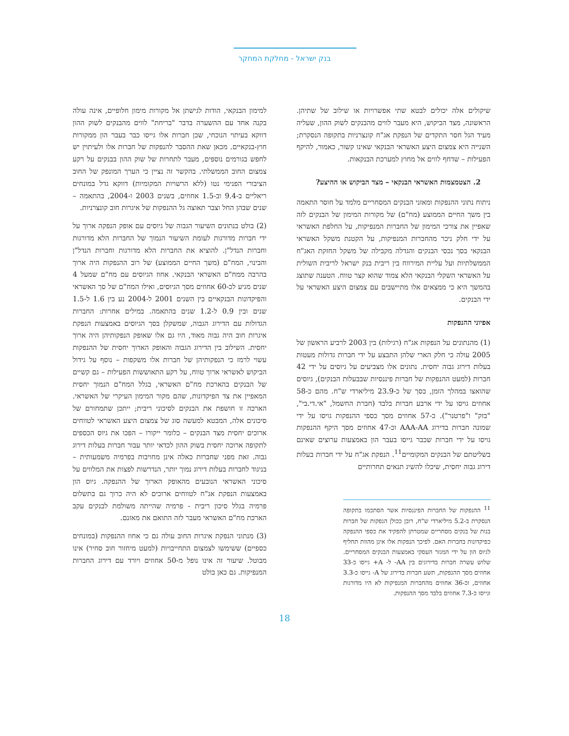בנק ישראל - מחלקת המחקר
שיקולים אלה יכולים לבטא שתי אפשרויות או שילוב של שתיהן. הראשונה, מצד הביקוש, היא מעבר לווים מהבנקים לשוק ההון, שעליה מעיד הגל חסר התקדים של הנפקת אג"ח קונצרניות בתקופה הנסקרת; השנייה היא צמצום היצע האשראי הבנקאי שאינו קשור, כאמור, להיקף הפעילות – שדחף לווים אל מחוץ למערכת הבנקאות.
2. הצטמצמות האשראי הבנקאי – מצד הביקוש או ההיצע?
ניתוח נתוני ההנפקות ומאזני הבנקים המסחריים מלמד על חוסר התאמה בין משך החיים הממוצע (מח"ם) של מקורות המימון של הבנקים לזה שאפיין את צורכי המימון של החברות המנפיקות, על החלפת האשראי על ידי חלק ניכר מהחברות המנפיקות, על הקטנת משקל האשראי הבנקאי בסך נכסי הבנקים והגדלה מקבילה של משקל החזקת האג"ח הממשלתיות ועל עליית המירווח בין ריבית בנק ישראל לריבית השולית על האשראי השקלי הבנקאי הלא צמוד שהוא קצר טווח. הטענה שתוצג בהמשך היא כי ממצאים אלו מתיישבים עם צמצום היצע האשראי על ידי הבנקים.
אפיוני ההנפקות
(1) מהנתונים על הנפקות אג"ח (רגילות) בין 2003 לרביע הראשון של 2005 עולה כי חלק הארי שלהן התבצע על ידי חברות גדולות מעטות בעלות דירוג גבוה יחסית. נתונים אלו מצביעים על גיוסים על ידי 42 חברות (למעט ההנפקות של חברות פיננסיות שבבעלות הבנקים), גיוסים שהואצו במהלך הזמן, בסך של כ-23.9 מיליארדי ש"ח. מהם כ-58 אחוזים גויסו על ידי ארבע חברות בלבד (חברת החשמל, "אי.די.בי", "בזק" ו"פרטנר"). כ-57 אחוזים מסך כספי ההנפקות גויסו על ידי שמונה חברות בדירוג AAA-AA וכ-47 אחוזים מסך היקף ההנפקות גויסו על ידי חברות שכבר גייסו בעבר הון באמצעות ערוצים שאינם בשליטתם של הבנקים המקומיים<sup>11</sup>. הנפקת אג"ח על ידי חברות בעלות דירוג גבוה יחסית, שיכלו להשיג תנאים תחרותיים
<sup>11</sup> ההנפקות של החברות הפיננסיות אשר הסתכמו בתקופה הנסקרת ב-5.2 מיליארדי ש"ח, רובן ככולן הנפקות של חברות בנות של בנקים מסחריים שמטרתן להפקיד את כספי ההנפקה כפיקדונות בחברות האם. לפיכך הנפקות אלו אינן מהוות תחליף לגיוס הון על ידי המגזר העסקי באמצעות הבנקים המסחריים. שלוש עשרה חברות בדירוגים בין AA- ל- A+ גייסו כ-33 אחוזים מסך ההנפקות, תשע חברות בדירוג של A- גייסו כ-3.3 אחוזים, וכ-36 אחוזים מהחברות המנפיקות לא היו מדורגות וגייסו כ-7.3 אחוזים בלבד מסך ההנפקות.
למימון הבנקאי, הודות לגישתן אל מקורות מימון חלופיים, אינה עולה בקנה אחד עם ההשערה בדבר "בריחת" לווים מהבנקים לשוק ההון דווקא בעיתוי הנוכחי, שכן חברות אלו גייסו כבר בעבר הון ממקורות חוץ-בנקאיים. מכאן שאת ההסבר להנפקות של חברות אלו ולעיתוין יש לחפש בגורמים נוספים, מעבר לתחרות של שוק ההון בבנקים על רקע צמצום החוב הממשלתי. בהקשר זה נציין כי הערך המונפק של החוב הציבורי הפנימי נטו (ללא הרשויות המקומיות) דווקא גדל במונחים ריאליים ב-9.4 וב-1.5 אחוזים, בשנים 2003 ו-2004, בהתאמה – שנים שבהן החל וצבר תאוצה גל ההנפקות של איגרות חוב קונצרניות.
(2) בולט בנתונים השיעור הגבוה של גיוסים עם אופק הנפקה ארוך על ידי חברות מדורגות לעומת השיעור הנמוך של החברות הלא מדורגות וחברות הנדל"ן. להוציא את החברות הלא מדורגות וחברות הנדל"ן והבינוי, המח"ם (משך החיים הממוצע) של רוב ההנפקות היה ארוך בהרבה ממח"ם האשראי הבנקאי. אחוז הגיוסים עם מח"ם שמעל 4 שנים מגיע לכ-60 אחוזים מסך הגיוסים, ואילו המח"ם של סך האשראי והפיקדונות הבנקאיים בין השנים 2001 ל-2004 נע בין 1.6 ל-1.5 שנים ובין 0.9 ל-1.2 שנים בהתאמה. במילים אחרות: החברות הגדולות עם הדירוג הגבוה, שמשקלן בסך הגיוסים באמצעות הנפקת איגרות חוב היה גבוה מאוד, היו גם אלו שאופק הנפקותיהן היה ארוך יחסית. השילוב בין הדירוג הגבוה והאופק הארוך יחסית של ההנפקות עשוי לרמז כי הנפקותיהן של חברות אלו משקפות – נוסף על גידול הביקוש לאשראי ארוך טווח, על רקע התאוששות הפעילות – גם קשיים של הבנקים בהארכת מח"ם האשראי, בגלל המח"ם הנמוך יחסית המאפיין את צד הפיקדונות, שהם מקור המימון העיקרי של האשראי. הארכה זו חושפת את הבנקים לסיכוני ריבית; ייתכן שתמחורם של סיכונים אלה, המבטא למעשה סוג של צמצום היצע האשראי לטווחים ארוכים יחסית מצד הבנקים – כלומר ייקורו – הפכו את גיוס הכספים לתקופה ארוכה יחסית בשוק ההון לכדאי יותר עבור חברות בעלות דירוג גבוה. זאת מפני שחברות כאלה אינן מחויבות בפרמיה משמעותית – בניגוד לחברות בעלות דירוג נמוך יותר, הנדרשות לפצות את המלווים על סיכוני האשראי הנובעים מהאופק הארוך של ההנפקה. גיוס הון באמצעות הנפקת אג"ח לטווחים ארוכים לא היה כרוך גם בתשלום פרמיה בגלל סיכון ריבית - פרמיה שהייתה משולמת לבנקים עקב הארכת מח"ם האשראי מעבר לזה התואם את מאזנם.
(3) מנתוני הנפקת איגרות החוב עולה גם כי אחוז ההנפקות (במונחים כספיים) ששימשו לצמצום התחייבויות (למעט מיחזור חוב סחיר) אינו מבוטל. שיעור זה אינו נופל מ-50 אחוזים ויורד עם דירוג החברות המנפיקות. גם כאן בולט
18